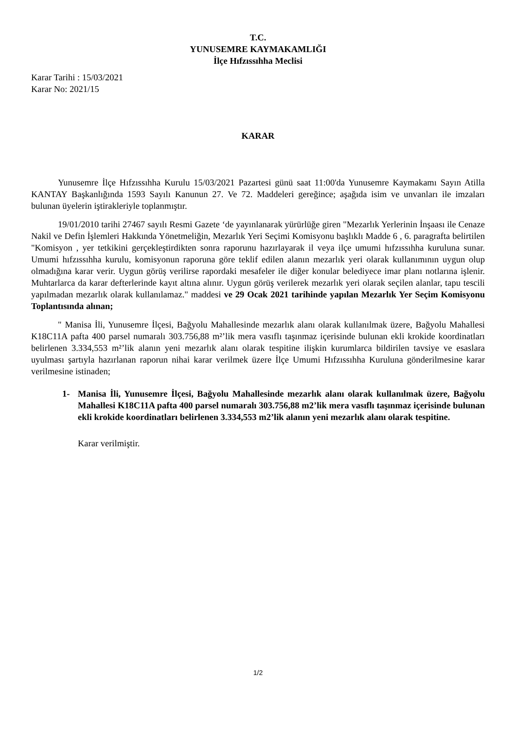T.C.
YUNUSEMRE KAYMAKAMLIĞI
İlçe Hıfzıssıhha Meclisi
Karar Tarihi : 15/03/2021
Karar No: 2021/15
KARAR
Yunusemre İlçe Hıfzıssıhha Kurulu 15/03/2021 Pazartesi günü saat 11:00'da Yunusemre Kaymakamı Sayın Atilla KANTAY Başkanlığında 1593 Sayılı Kanunun 27. Ve 72. Maddeleri gereğince; aşağıda isim ve unvanları ile imzaları bulunan üyelerin iştirakleriyle toplanmıştır.
19/01/2010 tarihi 27467 sayılı Resmi Gazete ‘de yayınlanarak yürürlüğe giren "Mezarlık Yerlerinin İnşaası ile Cenaze Nakil ve Defin İşlemleri Hakkında Yönetmeliğin, Mezarlık Yeri Seçimi Komisyonu başlıklı Madde 6 , 6. paragrafta belirtilen "Komisyon , yer tetkikini gerçekleştirdikten sonra raporunu hazırlayarak il veya ilçe umumi hıfzıssıhha kuruluna sunar. Umumi hıfzıssıhha kurulu, komisyonun raporuna göre teklif edilen alanın mezarlık yeri olarak kullanımının uygun olup olmadığına karar verir. Uygun görüş verilirse rapordaki mesafeler ile diğer konular belediyece imar planı notlarına işlenir. Muhtarlarca da karar defterlerinde kayıt altına alınır. Uygun görüş verilerek mezarlık yeri olarak seçilen alanlar, tapu tescili yapılmadan mezarlık olarak kullanılamaz." maddesi ve 29 Ocak 2021 tarihinde yapılan Mezarlık Yer Seçim Komisyonu Toplantısında alınan;
" Manisa İli, Yunusemre İlçesi, Bağyolu Mahallesinde mezarlık alanı olarak kullanılmak üzere, Bağyolu Mahallesi K18C11A pafta 400 parsel numaralı 303.756,88 m²’lik mera vasıflı taşınmaz içerisinde bulunan ekli krokide koordinatları belirlenen 3.334,553 m²’lik alanın yeni mezarlık alanı olarak tespitine ilişkin kurumlarca bildirilen tavsiye ve esaslara uyulması şartıyla hazırlanan raporun nihai karar verilmek üzere İlçe Umumi Hıfzıssıhha Kuruluna gönderilmesine karar verilmesine istinaden;
1- Manisa İli, Yunusemre İlçesi, Bağyolu Mahallesinde mezarlık alanı olarak kullanılmak üzere, Bağyolu Mahallesi K18C11A pafta 400 parsel numaralı 303.756,88 m2’lik mera vasıflı taşınmaz içerisinde bulunan ekli krokide koordinatları belirlenen 3.334,553 m2’lik alanın yeni mezarlık alanı olarak tespitine.
Karar verilmiştir.
1/2